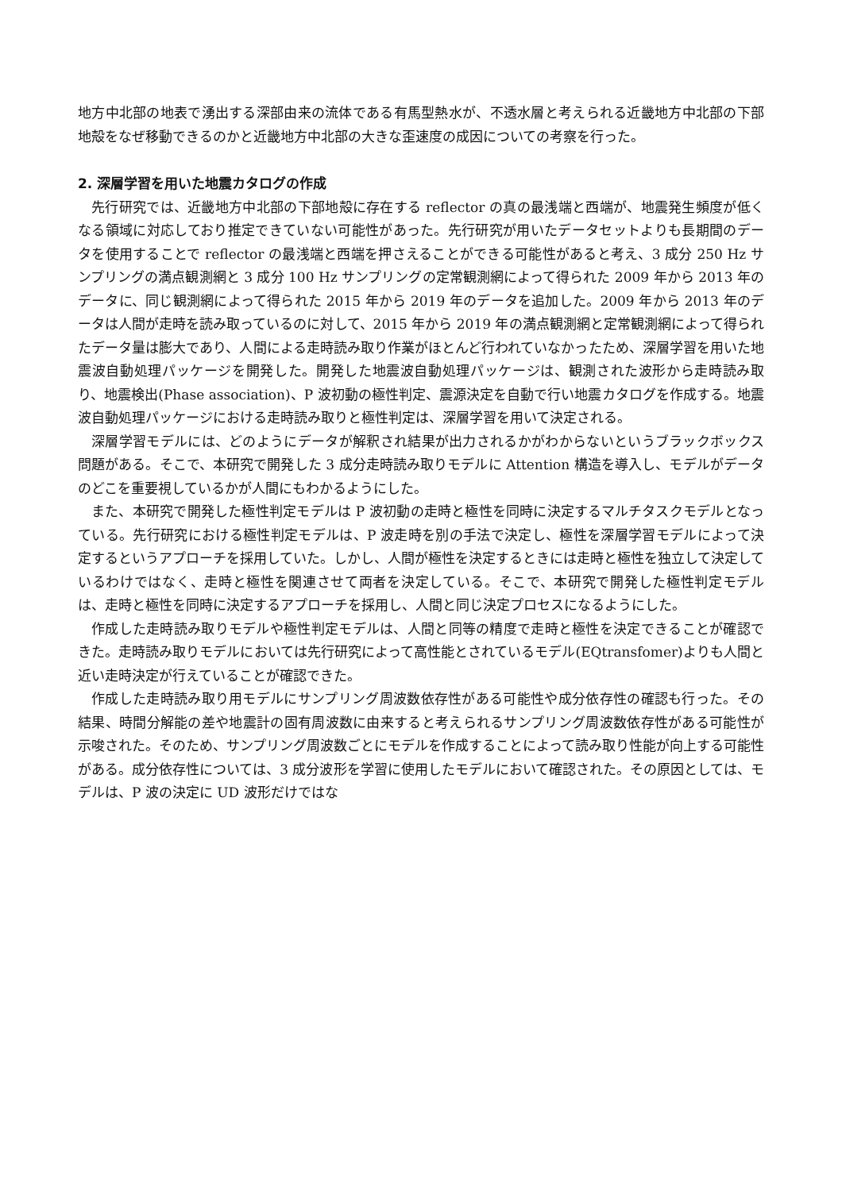地方中北部の地表で湧出する深部由来の流体である有馬型熱水が、不透水層と考えられる近畿地方中北部の下部地殻をなぜ移動できるのかと近畿地方中北部の大きな歪速度の成因についての考察を行った。
2. 深層学習を用いた地震カタログの作成
先行研究では、近畿地方中北部の下部地殻に存在する reflector の真の最浅端と西端が、地震発生頻度が低くなる領域に対応しており推定できていない可能性があった。先行研究が用いたデータセットよりも長期間のデータを使用することで reflector の最浅端と西端を押さえることができる可能性があると考え、3 成分 250 Hz サンプリングの満点観測網と 3 成分 100 Hz サンプリングの定常観測網によって得られた 2009 年から 2013 年のデータに、同じ観測網によって得られた 2015 年から 2019 年のデータを追加した。2009 年から 2013 年のデータは人間が走時を読み取っているのに対して、2015 年から 2019 年の満点観測網と定常観測網によって得られたデータ量は膨大であり、人間による走時読み取り作業がほとんど行われていなかったため、深層学習を用いた地震波自動処理パッケージを開発した。開発した地震波自動処理パッケージは、観測された波形から走時読み取り、地震検出(Phase association)、P 波初動の極性判定、震源決定を自動で行い地震カタログを作成する。地震波自動処理パッケージにおける走時読み取りと極性判定は、深層学習を用いて決定される。
深層学習モデルには、どのようにデータが解釈され結果が出力されるかがわからないというブラックボックス問題がある。そこで、本研究で開発した 3 成分走時読み取りモデルに Attention 構造を導入し、モデルがデータのどこを重要視しているかが人間にもわかるようにした。
また、本研究で開発した極性判定モデルは P 波初動の走時と極性を同時に決定するマルチタスクモデルとなっている。先行研究における極性判定モデルは、P 波走時を別の手法で決定し、極性を深層学習モデルによって決定するというアプローチを採用していた。しかし、人間が極性を決定するときには走時と極性を独立して決定しているわけではなく、走時と極性を関連させて両者を決定している。そこで、本研究で開発した極性判定モデルは、走時と極性を同時に決定するアプローチを採用し、人間と同じ決定プロセスになるようにした。
作成した走時読み取りモデルや極性判定モデルは、人間と同等の精度で走時と極性を決定できることが確認できた。走時読み取りモデルにおいては先行研究によって高性能とされているモデル(EQtransfomer)よりも人間と近い走時決定が行えていることが確認できた。
作成した走時読み取り用モデルにサンプリング周波数依存性がある可能性や成分依存性の確認も行った。その結果、時間分解能の差や地震計の固有周波数に由来すると考えられるサンプリング周波数依存性がある可能性が示唆された。そのため、サンプリング周波数ごとにモデルを作成することによって読み取り性能が向上する可能性がある。成分依存性については、3 成分波形を学習に使用したモデルにおいて確認された。その原因としては、モデルは、P 波の決定に UD 波形だけではな